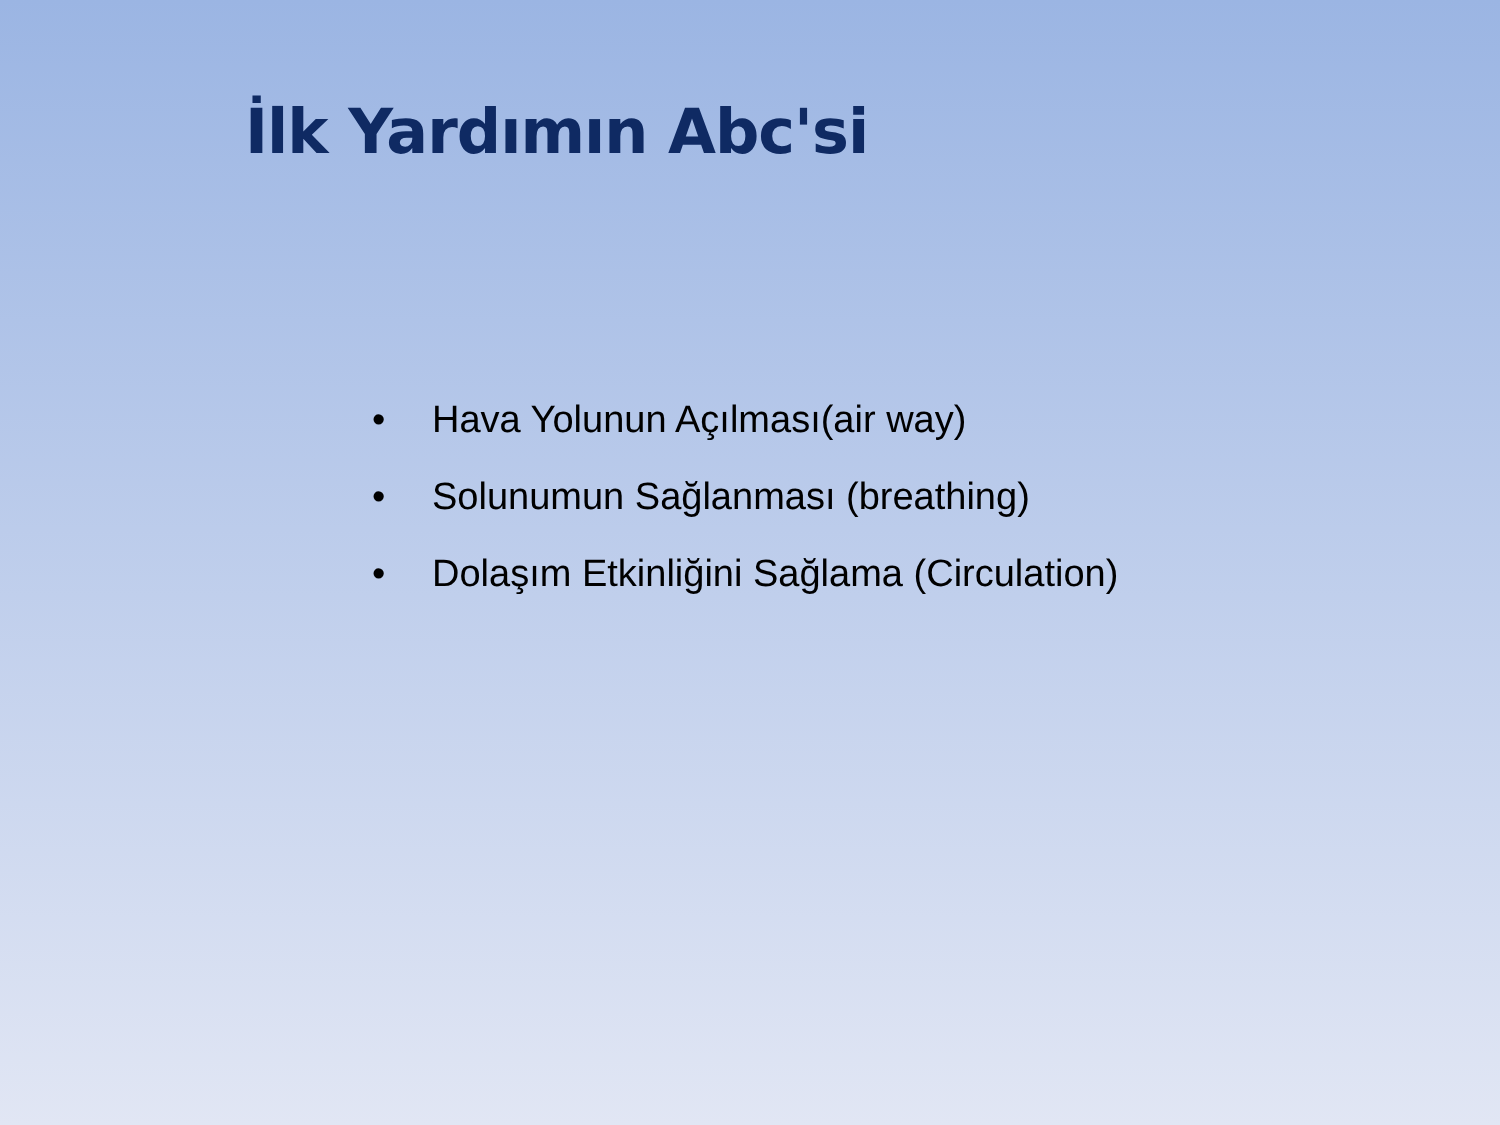İlk Yardımın Abc'si
• Hava Yolunun Açılması(air way)
• Solunumun Sağlanması (breathing)
• Dolaşım Etkinliğini Sağlama (Circulation)